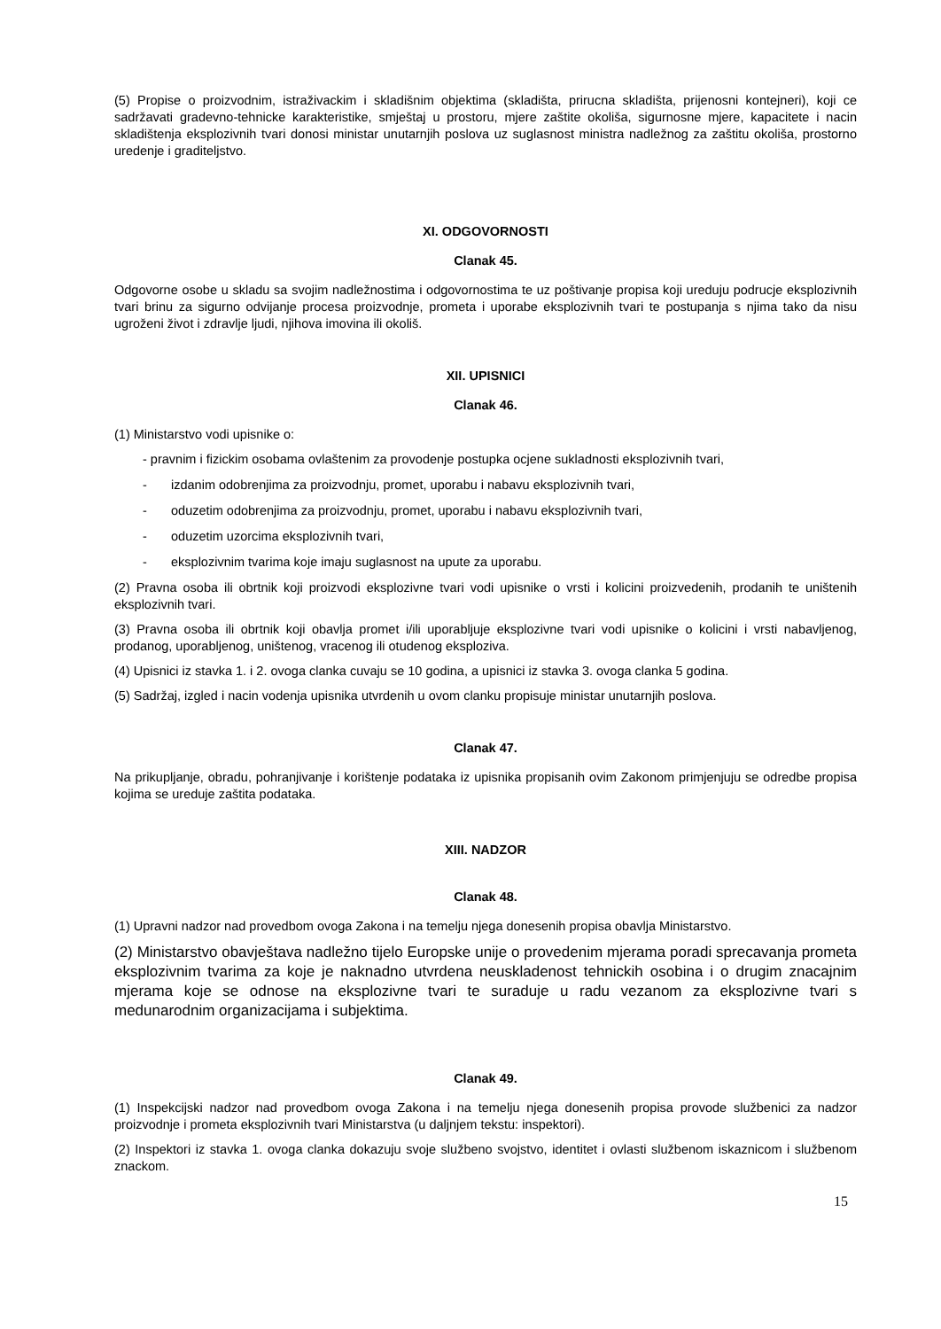(5) Propise o proizvodnim, istraživackim i skladišnim objektima (skladišta, prirucna skladišta, prijenosni kontejneri), koji ce sadržavati gradevno-tehnicke karakteristike, smještaj u prostoru, mjere zaštite okoliša, sigurnosne mjere, kapacitete i nacin skladištenja eksplozivnih tvari donosi ministar unutarnjih poslova uz suglasnost ministra nadležnog za zaštitu okoliša, prostorno uredenje i graditeljstvo.
XI. ODGOVORNOSTI
Clanak 45.
Odgovorne osobe u skladu sa svojim nadležnostima i odgovornostima te uz poštivanje propisa koji ureduju podrucje eksplozivnih tvari brinu za sigurno odvijanje procesa proizvodnje, prometa i uporabe eksplozivnih tvari te postupanja s njima tako da nisu ugroženi život i zdravlje ljudi, njihova imovina ili okoliš.
XII. UPISNICI
Clanak 46.
(1) Ministarstvo vodi upisnike o:
- pravnim i fizickim osobama ovlaštenim za provodenje postupka ocjene sukladnosti eksplozivnih tvari,
- izdanim odobrenjima za proizvodnju, promet, uporabu i nabavu eksplozivnih tvari,
- oduzetim odobrenjima za proizvodnju, promet, uporabu i nabavu eksplozivnih tvari,
- oduzetim uzorcima eksplozivnih tvari,
- eksplozivnim tvarima koje imaju suglasnost na upute za uporabu.
(2) Pravna osoba ili obrtnik koji proizvodi eksplozivne tvari vodi upisnike o vrsti i kolicini proizvedenih, prodanih te uništenih eksplozivnih tvari.
(3) Pravna osoba ili obrtnik koji obavlja promet i/ili uporabljuje eksplozivne tvari vodi upisnike o kolicini i vrsti nabavljenog, prodanog, uporabljenog, uništenog, vracenog ili otudenog eksploziva.
(4) Upisnici iz stavka 1. i 2. ovoga clanka cuvaju se 10 godina, a upisnici iz stavka 3. ovoga clanka 5 godina.
(5) Sadržaj, izgled i nacin vodenja upisnika utvrdenih u ovom clanku propisuje ministar unutarnjih poslova.
Clanak 47.
Na prikupljanje, obradu, pohranjivanje i korištenje podataka iz upisnika propisanih ovim Zakonom primjenjuju se odredbe propisa kojima se ureduje zaštita podataka.
XIII. NADZOR
Clanak 48.
(1) Upravni nadzor nad provedbom ovoga Zakona i na temelju njega donesenih propisa obavlja Ministarstvo.
(2) Ministarstvo obavještava nadležno tijelo Europske unije o provedenim mjerama poradi sprecavanja prometa eksplozivnim tvarima za koje je naknadno utvrdena neuskladenost tehnickih osobina i o drugim znacajnim mjerama koje se odnose na eksplozivne tvari te suraduje u radu vezanom za eksplozivne tvari s medunarodnim organizacijama i subjektima.
Clanak 49.
(1) Inspekcijski nadzor nad provedbom ovoga Zakona i na temelju njega donesenih propisa provode službenici za nadzor proizvodnje i prometa eksplozivnih tvari Ministarstva (u daljnjem tekstu: inspektori).
(2) Inspektori iz stavka 1. ovoga clanka dokazuju svoje službeno svojstvo, identitet i ovlasti službenom iskaznicom i službenom znackom.
15